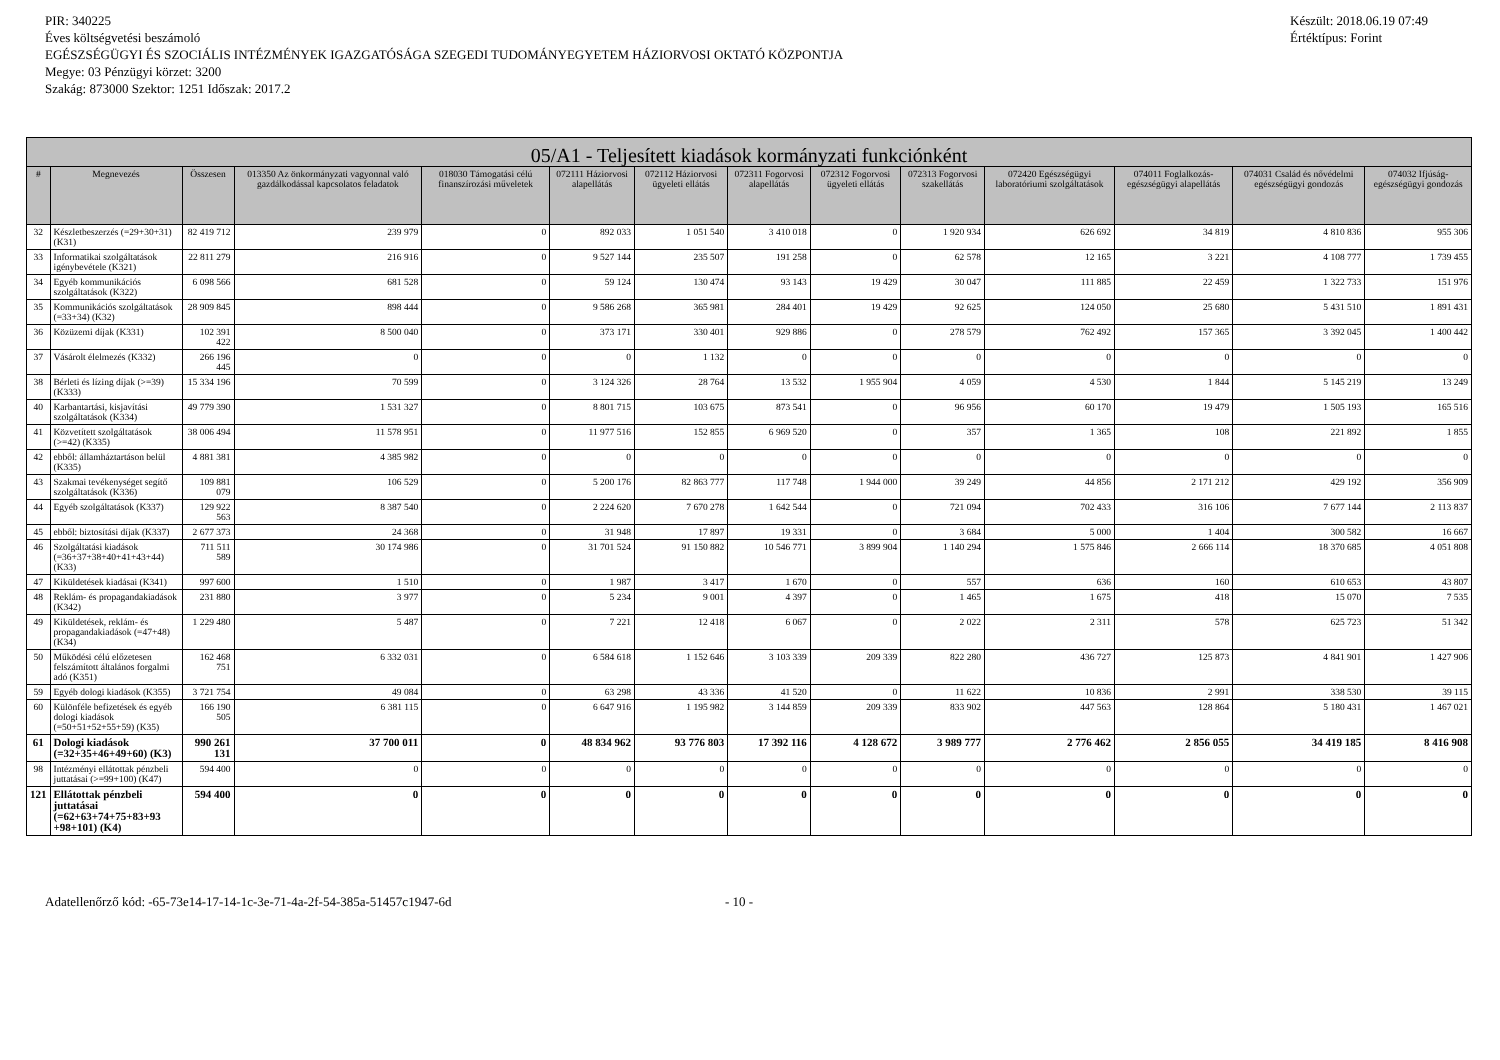PIR: 340225
Éves költségvetési beszámoló
EGÉSZSÉGÜGYI ÉS SZOCIÁLIS INTÉZMÉNYEK IGAZGATÓSÁGA SZEGEDI TUDOMÁNYEGYETEM HÁZIORVOSI OKTATÓ KÖZPONTJA
Megye: 03 Pénzügyi körzet: 3200
Szakág: 873000 Szektor: 1251 Időszak: 2017.2
Készült: 2018.06.19 07:49
Értéktípus: Forint
| 05/A1 - Teljesített kiadások kormányzati funkciónként | | | | | | | | | | | | | |
| --- | --- | --- | --- | --- | --- | --- | --- | --- | --- | --- | --- | --- | --- |
| # | Megnevezés | Összesen | 013350 Az önkormányzati vagyonnal való gazdálkodással kapcsolatos feladatok | 018030 Támogatási célú finanszírozási műveletek | 072111 Háziorvosi alapellátás | 072112 Háziorvosi ügyeleti ellátás | 072311 Fogorvosi alapellátás | 072312 Fogorvosi ügyeleti ellátás | 072313 Fogorvosi szakellátás | 072420 Egészségügyi laboratóriumi szolgáltatások | 074011 Foglalkozás-egészségügyi alapellátás | 074031 Család és nővédelmi egészségügyi gondozás | 074032 Ifjúság-egészségügyi gondozás |
| 32 | Készletbeszerzés (=29+30+31) (K31) | 82 419 712 | 239 979 | 0 | 892 033 | 1 051 540 | 3 410 018 | 0 | 1 920 934 | 626 692 | 34 819 | 4 810 836 | 955 306 |
| 33 | Informatikai szolgáltatások igénybevétele (K321) | 22 811 279 | 216 916 | 0 | 9 527 144 | 235 507 | 191 258 | 0 | 62 578 | 12 165 | 3 221 | 4 108 777 | 1 739 455 |
| 34 | Egyéb kommunikációs szolgáltatások (K322) | 6 098 566 | 681 528 | 0 | 59 124 | 130 474 | 93 143 | 19 429 | 30 047 | 111 885 | 22 459 | 1 322 733 | 151 976 |
| 35 | Kommunikációs szolgáltatások (=33+34) (K32) | 28 909 845 | 898 444 | 0 | 9 586 268 | 365 981 | 284 401 | 19 429 | 92 625 | 124 050 | 25 680 | 5 431 510 | 1 891 431 |
| 36 | Közüzemi díjak (K331) | 102 391 422 | 8 500 040 | 0 | 373 171 | 330 401 | 929 886 | 0 | 278 579 | 762 492 | 157 365 | 3 392 045 | 1 400 442 |
| 37 | Vásárolt élelmezés (K332) | 266 196 445 | 0 | 0 | 0 | 1 132 | 0 | 0 | 0 | 0 | 0 | 0 | 0 |
| 38 | Bérleti és lízing díjak (>=39) (K333) | 15 334 196 | 70 599 | 0 | 3 124 326 | 28 764 | 13 532 | 1 955 904 | 4 059 | 4 530 | 1 844 | 5 145 219 | 13 249 |
| 40 | Karbantartási, kisjavítási szolgáltatások (K334) | 49 779 390 | 1 531 327 | 0 | 8 801 715 | 103 675 | 873 541 | 0 | 96 956 | 60 170 | 19 479 | 1 505 193 | 165 516 |
| 41 | Közvetített szolgáltatások (>=42) (K335) | 38 006 494 | 11 578 951 | 0 | 11 977 516 | 152 855 | 6 969 520 | 0 | 357 | 1 365 | 108 | 221 892 | 1 855 |
| 42 | ebből: államháztartáson belül (K335) | 4 881 381 | 4 385 982 | 0 | 0 | 0 | 0 | 0 | 0 | 0 | 0 | 0 | 0 |
| 43 | Szakmai tevékenységet segítő szolgáltatások (K336) | 109 881 079 | 106 529 | 0 | 5 200 176 | 82 863 777 | 117 748 | 1 944 000 | 39 249 | 44 856 | 2 171 212 | 429 192 | 356 909 |
| 44 | Egyéb szolgáltatások (K337) | 129 922 563 | 8 387 540 | 0 | 2 224 620 | 7 670 278 | 1 642 544 | 0 | 721 094 | 702 433 | 316 106 | 7 677 144 | 2 113 837 |
| 45 | ebből: biztosítási díjak (K337) | 2 677 373 | 24 368 | 0 | 31 948 | 17 897 | 19 331 | 0 | 3 684 | 5 000 | 1 404 | 300 582 | 16 667 |
| 46 | Szolgáltatási kiadások (=36+37+38+40+41+43+44) (K33) | 711 511 589 | 30 174 986 | 0 | 31 701 524 | 91 150 882 | 10 546 771 | 3 899 904 | 1 140 294 | 1 575 846 | 2 666 114 | 18 370 685 | 4 051 808 |
| 47 | Kiküldetések kiadásai (K341) | 997 600 | 1 510 | 0 | 1 987 | 3 417 | 1 670 | 0 | 557 | 636 | 160 | 610 653 | 43 807 |
| 48 | Reklám- és propagandakiadások (K342) | 231 880 | 3 977 | 0 | 5 234 | 9 001 | 4 397 | 0 | 1 465 | 1 675 | 418 | 15 070 | 7 535 |
| 49 | Kiküldetések, reklám- és propagandakiadások (=47+48) (K34) | 1 229 480 | 5 487 | 0 | 7 221 | 12 418 | 6 067 | 0 | 2 022 | 2 311 | 578 | 625 723 | 51 342 |
| 50 | Működési célú előzetesen felszámított általános forgalmi adó (K351) | 162 468 751 | 6 332 031 | 0 | 6 584 618 | 1 152 646 | 3 103 339 | 209 339 | 822 280 | 436 727 | 125 873 | 4 841 901 | 1 427 906 |
| 59 | Egyéb dologi kiadások (K355) | 3 721 754 | 49 084 | 0 | 63 298 | 43 336 | 41 520 | 0 | 11 622 | 10 836 | 2 991 | 338 530 | 39 115 |
| 60 | Különféle befizetések és egyéb dologi kiadások (=50+51+52+55+59) (K35) | 166 190 505 | 6 381 115 | 0 | 6 647 916 | 1 195 982 | 3 144 859 | 209 339 | 833 902 | 447 563 | 128 864 | 5 180 431 | 1 467 021 |
| 61 | Dologi kiadások (=32+35+46+49+60) (K3) | 990 261 131 | 37 700 011 | 0 | 48 834 962 | 93 776 803 | 17 392 116 | 4 128 672 | 3 989 777 | 2 776 462 | 2 856 055 | 34 419 185 | 8 416 908 |
| 98 | Intézményi ellátottak pénzbeli juttatásai (>=99+100) (K47) | 594 400 | 0 | 0 | 0 | 0 | 0 | 0 | 0 | 0 | 0 | 0 | 0 |
| 121 | Ellátottak pénzbeli juttatásai (=62+63+74+75+83+93 +98+101) (K4) | 594 400 | 0 | 0 | 0 | 0 | 0 | 0 | 0 | 0 | 0 | 0 | 0 |
Adatellenőrző kód: -65-73e14-17-14-1c-3e-71-4a-2f-54-385a-51457c1947-6d - 10 -